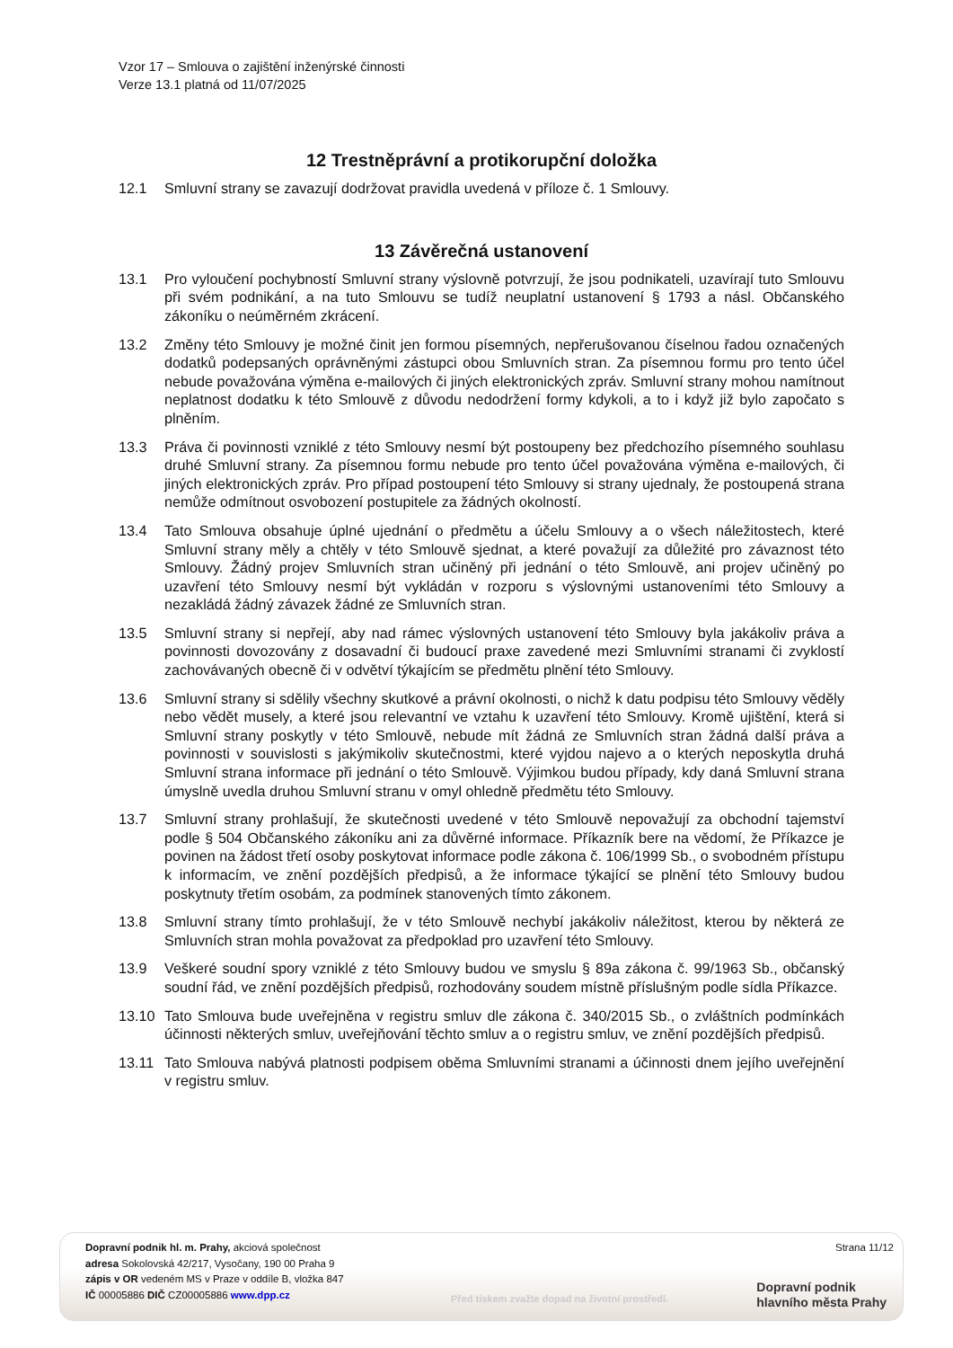Vzor 17 – Smlouva o zajištění inženýrské činnosti
Verze 13.1 platná od 11/07/2025
12 Trestněprávní a protikorupční doložka
12.1 Smluvní strany se zavazují dodržovat pravidla uvedená v příloze č. 1 Smlouvy.
13 Závěrečná ustanovení
13.1 Pro vyloučení pochybností Smluvní strany výslovně potvrzují, že jsou podnikateli, uzavírají tuto Smlouvu při svém podnikání, a na tuto Smlouvu se tudíž neuplatní ustanovení § 1793 a násl. Občanského zákoníku o neúměrném zkrácení.
13.2 Změny této Smlouvy je možné činit jen formou písemných, nepřerušovanou číselnou řadou označených dodatků podepsaných oprávněnými zástupci obou Smluvních stran. Za písemnou formu pro tento účel nebude považována výměna e-mailových či jiných elektronických zpráv. Smluvní strany mohou namítnout neplatnost dodatku k této Smlouvě z důvodu nedodržení formy kdykoli, a to i když již bylo započato s plněním.
13.3 Práva či povinnosti vzniklé z této Smlouvy nesmí být postoupeny bez předchozího písemného souhlasu druhé Smluvní strany. Za písemnou formu nebude pro tento účel považována výměna e-mailových, či jiných elektronických zpráv. Pro případ postoupení této Smlouvy si strany ujednaly, že postoupená strana nemůže odmítnout osvobození postupitele za žádných okolností.
13.4 Tato Smlouva obsahuje úplné ujednání o předmětu a účelu Smlouvy a o všech náležitostech, které Smluvní strany měly a chtěly v této Smlouvě sjednat, a které považují za důležité pro závaznost této Smlouvy. Žádný projev Smluvních stran učiněný při jednání o této Smlouvě, ani projev učiněný po uzavření této Smlouvy nesmí být vykládán v rozporu s výslovnými ustanoveními této Smlouvy a nezakládá žádný závazek žádné ze Smluvních stran.
13.5 Smluvní strany si nepřejí, aby nad rámec výslovných ustanovení této Smlouvy byla jakákoliv práva a povinnosti dovozovány z dosavadní či budoucí praxe zavedené mezi Smluvními stranami či zvyklostí zachovávaných obecně či v odvětví týkajícím se předmětu plnění této Smlouvy.
13.6 Smluvní strany si sdělily všechny skutkové a právní okolnosti, o nichž k datu podpisu této Smlouvy věděly nebo vědět musely, a které jsou relevantní ve vztahu k uzavření této Smlouvy. Kromě ujištění, která si Smluvní strany poskytly v této Smlouvě, nebude mít žádná ze Smluvních stran žádná další práva a povinnosti v souvislosti s jakýmikoliv skutečnostmi, které vyjdou najevo a o kterých neposkytla druhá Smluvní strana informace při jednání o této Smlouvě. Výjimkou budou případy, kdy daná Smluvní strana úmyslně uvedla druhou Smluvní stranu v omyl ohledně předmětu této Smlouvy.
13.7 Smluvní strany prohlašují, že skutečnosti uvedené v této Smlouvě nepovažují za obchodní tajemství podle § 504 Občanského zákoníku ani za důvěrné informace. Příkazník bere na vědomí, že Příkazce je povinen na žádost třetí osoby poskytovat informace podle zákona č. 106/1999 Sb., o svobodném přístupu k informacím, ve znění pozdějších předpisů, a že informace týkající se plnění této Smlouvy budou poskytnuty třetím osobám, za podmínek stanovených tímto zákonem.
13.8 Smluvní strany tímto prohlašují, že v této Smlouvě nechybí jakákoliv náležitost, kterou by některá ze Smluvních stran mohla považovat za předpoklad pro uzavření této Smlouvy.
13.9 Veškeré soudní spory vzniklé z této Smlouvy budou ve smyslu § 89a zákona č. 99/1963 Sb., občanský soudní řád, ve znění pozdějších předpisů, rozhodovány soudem místně příslušným podle sídla Příkazce.
13.10 Tato Smlouva bude uveřejněna v registru smluv dle zákona č. 340/2015 Sb., o zvláštních podmínkách účinnosti některých smluv, uveřejňování těchto smluv a o registru smluv, ve znění pozdějších předpisů.
13.11 Tato Smlouva nabývá platnosti podpisem oběma Smluvními stranami a účinnosti dnem jejího uveřejnění v registru smluv.
Dopravní podnik hl. m. Prahy, akciová společnost
adresa Sokolovská 42/217, Vysočany, 190 00 Praha 9
zápis v OR vedeném MS v Praze v oddíle B, vložka 847
IČ 00005886 DIČ CZ00005886 www.dpp.cz
Strana 11/12
Před tiskem zvažte dopad na životní prostředí.
Dopravní podnik
hlavního města Prahy